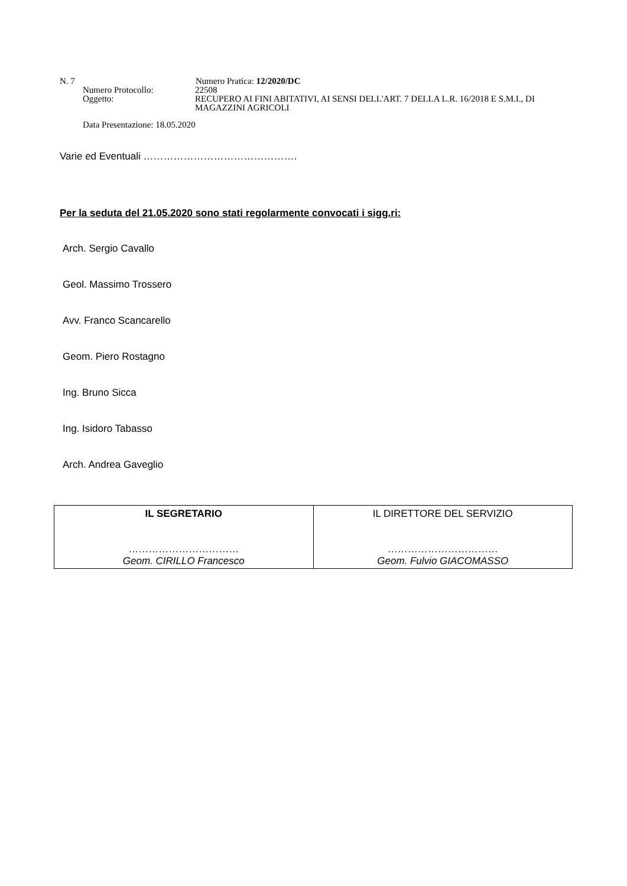N. 7 Numero Pratica: 12/2020/DC
Numero Protocollo: 22508
Oggetto: RECUPERO AI FINI ABITATIVI, AI SENSI DELL'ART. 7 DELLA L.R. 16/2018 E S.M.I., DI MAGAZZINI AGRICOLI
Data Presentazione: 18.05.2020
Varie ed Eventuali ……………………………………….
Per la seduta del 21.05.2020 sono stati regolarmente convocati i sigg.ri:
Arch. Sergio Cavallo
Geol. Massimo Trossero
Avv. Franco Scancarello
Geom. Piero Rostagno
Ing. Bruno Sicca
Ing. Isidoro Tabasso
Arch. Andrea Gaveglio
| IL SEGRETARIO …………………………… Geom. CIRILLO Francesco | IL DIRETTORE DEL SERVIZIO …………………………… Geom. Fulvio GIACOMASSO |